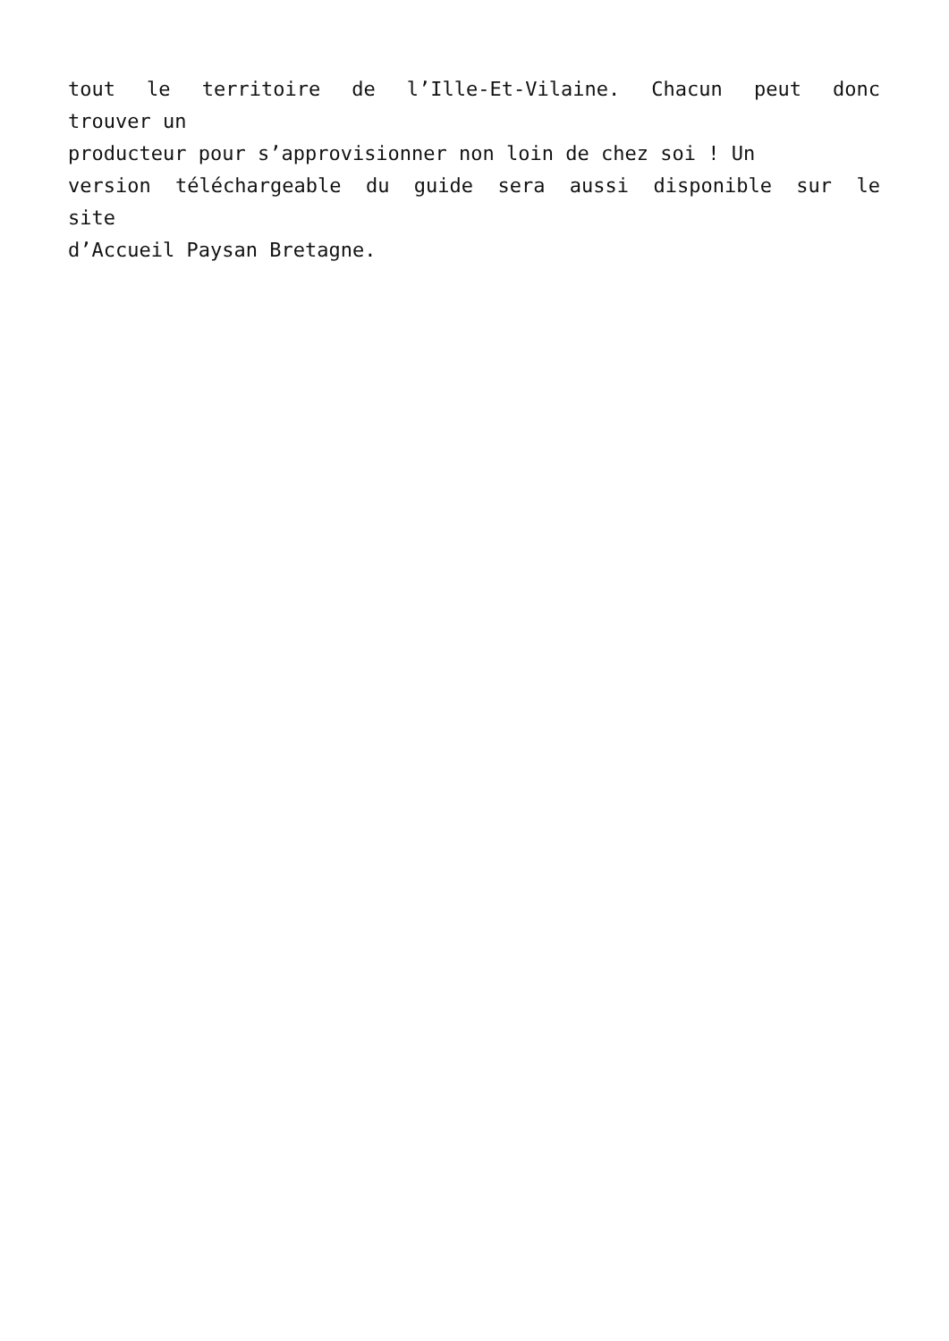tout le territoire de l’Ille-Et-Vilaine. Chacun peut donc
trouver un
producteur pour s’approvisionner non loin de chez soi ! Un
version téléchargeable du guide sera aussi disponible sur le
site
d’Accueil Paysan Bretagne.